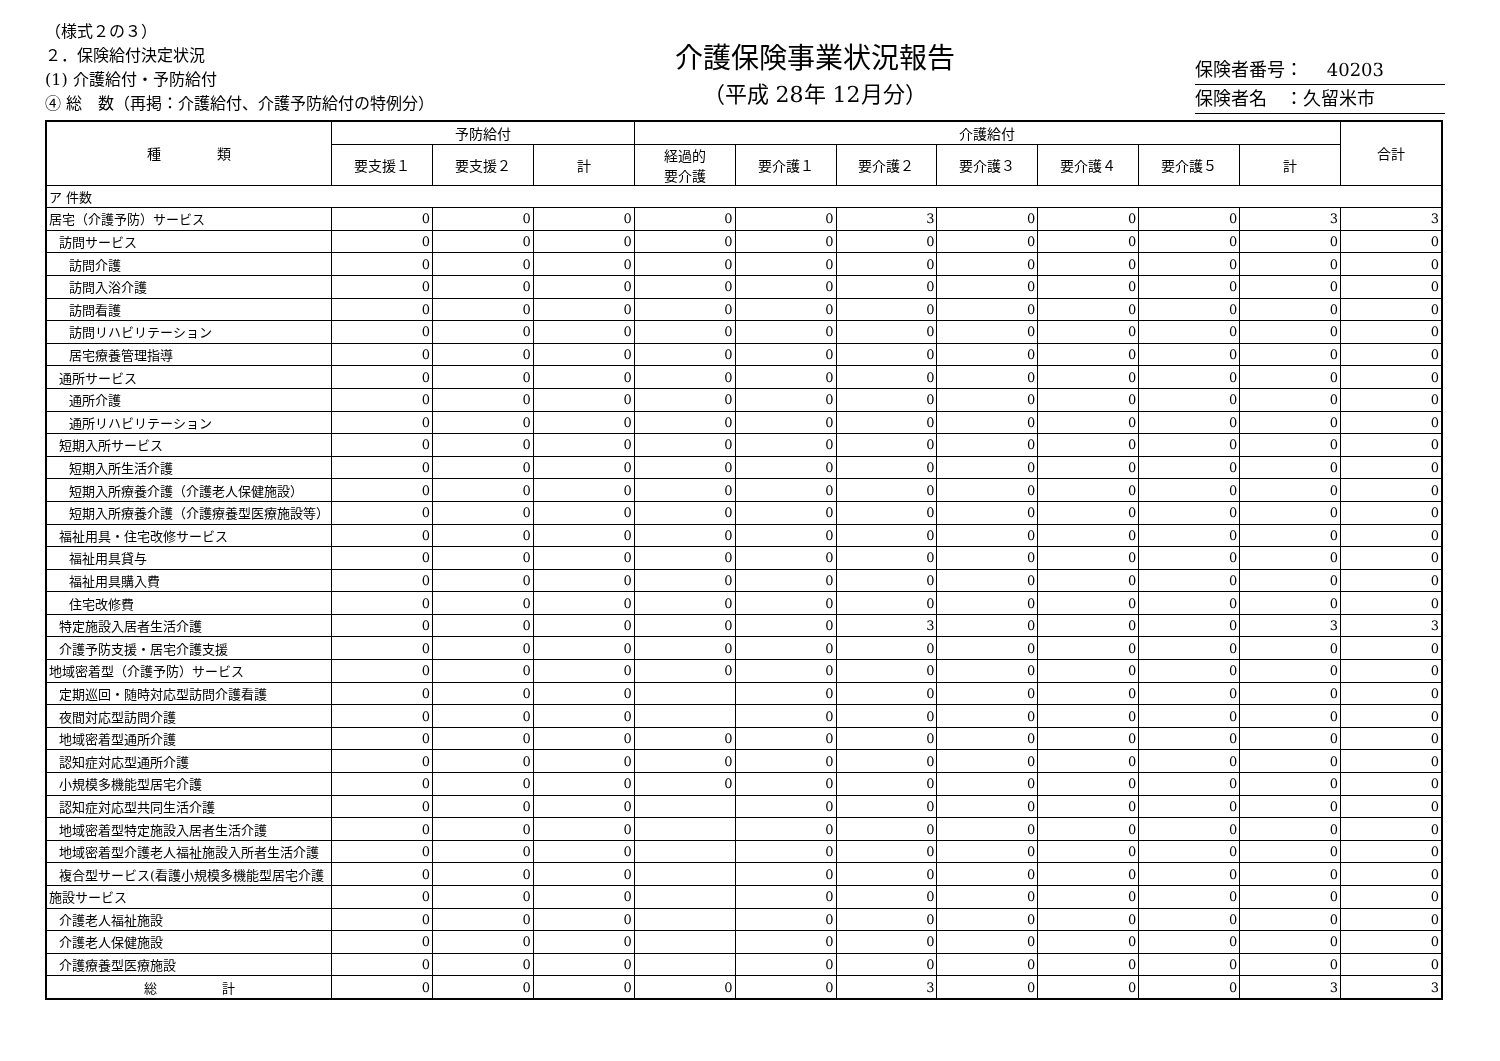（様式２の３）
２．保険給付決定状況
(1) 介護給付・予防給付
④ 総　数（再掲：介護給付、介護予防給付の特例分）
介護保険事業状況報告
（平成 28年 12月分）
保険者番号：　 40203
保険者名　：久留米市
| 種 類 | 予防給付 | | | 介護給付 | | | | | | | 合計 |
| --- | --- | --- | --- | --- | --- | --- | --- | --- | --- | --- | --- |
| | 要支援１ | 要支援２ | 計 | 経過的 要介護 | 要介護１ | 要介護２ | 要介護３ | 要介護４ | 要介護５ | 計 | |
| ア 件数 | | | | | | | | | | | |
| 居宅（介護予防）サービス | 0 | 0 | 0 | 0 | 0 | 3 | 0 | 0 | 0 | 3 | 3 |
| 訪問サービス | 0 | 0 | 0 | 0 | 0 | 0 | 0 | 0 | 0 | 0 | 0 |
| 訪問介護 | 0 | 0 | 0 | 0 | 0 | 0 | 0 | 0 | 0 | 0 | 0 |
| 訪問入浴介護 | 0 | 0 | 0 | 0 | 0 | 0 | 0 | 0 | 0 | 0 | 0 |
| 訪問看護 | 0 | 0 | 0 | 0 | 0 | 0 | 0 | 0 | 0 | 0 | 0 |
| 訪問リハビリテーション | 0 | 0 | 0 | 0 | 0 | 0 | 0 | 0 | 0 | 0 | 0 |
| 居宅療養管理指導 | 0 | 0 | 0 | 0 | 0 | 0 | 0 | 0 | 0 | 0 | 0 |
| 通所サービス | 0 | 0 | 0 | 0 | 0 | 0 | 0 | 0 | 0 | 0 | 0 |
| 通所介護 | 0 | 0 | 0 | 0 | 0 | 0 | 0 | 0 | 0 | 0 | 0 |
| 通所リハビリテーション | 0 | 0 | 0 | 0 | 0 | 0 | 0 | 0 | 0 | 0 | 0 |
| 短期入所サービス | 0 | 0 | 0 | 0 | 0 | 0 | 0 | 0 | 0 | 0 | 0 |
| 短期入所生活介護 | 0 | 0 | 0 | 0 | 0 | 0 | 0 | 0 | 0 | 0 | 0 |
| 短期入所療養介護（介護老人保健施設） | 0 | 0 | 0 | 0 | 0 | 0 | 0 | 0 | 0 | 0 | 0 |
| 短期入所療養介護（介護療養型医療施設等） | 0 | 0 | 0 | 0 | 0 | 0 | 0 | 0 | 0 | 0 | 0 |
| 福祉用具・住宅改修サービス | 0 | 0 | 0 | 0 | 0 | 0 | 0 | 0 | 0 | 0 | 0 |
| 福祉用具貸与 | 0 | 0 | 0 | 0 | 0 | 0 | 0 | 0 | 0 | 0 | 0 |
| 福祉用具購入費 | 0 | 0 | 0 | 0 | 0 | 0 | 0 | 0 | 0 | 0 | 0 |
| 住宅改修費 | 0 | 0 | 0 | 0 | 0 | 0 | 0 | 0 | 0 | 0 | 0 |
| 特定施設入居者生活介護 | 0 | 0 | 0 | 0 | 0 | 3 | 0 | 0 | 0 | 3 | 3 |
| 介護予防支援・居宅介護支援 | 0 | 0 | 0 | 0 | 0 | 0 | 0 | 0 | 0 | 0 | 0 |
| 地域密着型（介護予防）サービス | 0 | 0 | 0 | 0 | 0 | 0 | 0 | 0 | 0 | 0 | 0 |
| 定期巡回・随時対応型訪問介護看護 | 0 | 0 | 0 | | 0 | 0 | 0 | 0 | 0 | 0 | 0 |
| 夜間対応型訪問介護 | 0 | 0 | 0 | | 0 | 0 | 0 | 0 | 0 | 0 | 0 |
| 地域密着型通所介護 | 0 | 0 | 0 | 0 | 0 | 0 | 0 | 0 | 0 | 0 | 0 |
| 認知症対応型通所介護 | 0 | 0 | 0 | 0 | 0 | 0 | 0 | 0 | 0 | 0 | 0 |
| 小規模多機能型居宅介護 | 0 | 0 | 0 | 0 | 0 | 0 | 0 | 0 | 0 | 0 | 0 |
| 認知症対応型共同生活介護 | 0 | 0 | 0 | | 0 | 0 | 0 | 0 | 0 | 0 | 0 |
| 地域密着型特定施設入居者生活介護 | 0 | 0 | 0 | | 0 | 0 | 0 | 0 | 0 | 0 | 0 |
| 地域密着型介護老人福祉施設入所者生活介護 | 0 | 0 | 0 | | 0 | 0 | 0 | 0 | 0 | 0 | 0 |
| 複合型サービス(看護小規模多機能型居宅介護 | 0 | 0 | 0 | | 0 | 0 | 0 | 0 | 0 | 0 | 0 |
| 施設サービス | 0 | 0 | 0 | | 0 | 0 | 0 | 0 | 0 | 0 | 0 |
| 介護老人福祉施設 | 0 | 0 | 0 | | 0 | 0 | 0 | 0 | 0 | 0 | 0 |
| 介護老人保健施設 | 0 | 0 | 0 | | 0 | 0 | 0 | 0 | 0 | 0 | 0 |
| 介護療養型医療施設 | 0 | 0 | 0 | | 0 | 0 | 0 | 0 | 0 | 0 | 0 |
| 総 計 | 0 | 0 | 0 | 0 | 0 | 3 | 0 | 0 | 0 | 3 | 3 |